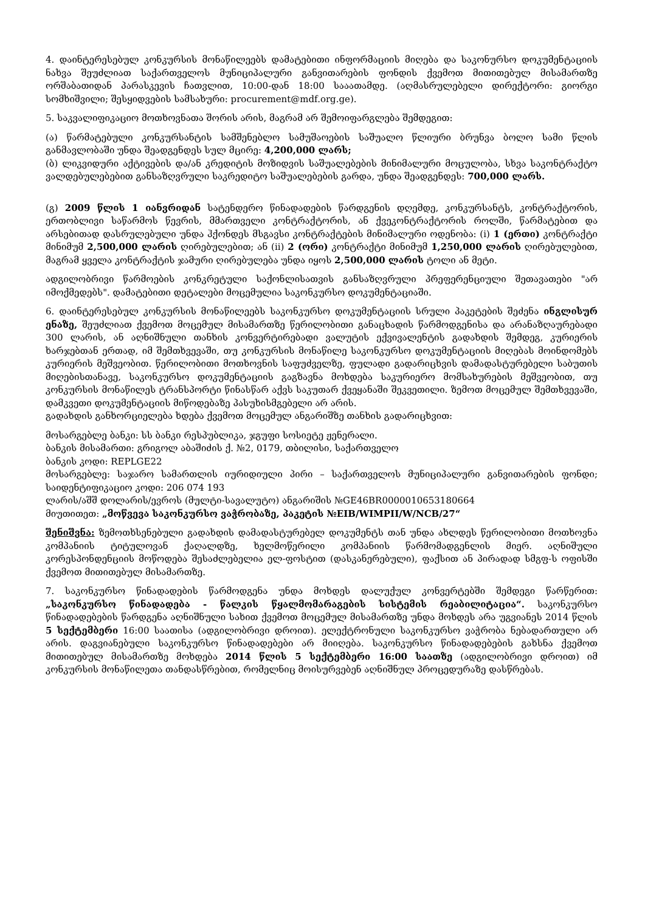4. დაინტერესებულ კონკურსის მონაწილეებს დამატებითი ინფორმაციის მიღება და საკონურსო დოკუმენტაციის ნახვა შეუძლიათ საქართველოს მუნიციპალური განვითარების ფონდის ქვემოთ მითითებულ მისამართზე ორშაბათიდან პარასკევის ჩათვლით, 10:00-დან 18:00 სააათამდე. (აღმასრულებელი დირექტორი: გიორგი სომხიშვილი; შესყიდვების სამსახური: procurement@mdf.org.ge).
5. საკვალიფიკაციო მოთხოვნათა შორის არის, მაგრამ არ შემოიფარგლება შემდეგით:
(ა) წარმატებული კონკურსანტის სამშენებლო სამუშაოების საშუალო წლიური ბრუნვა ბოლო სამი წლის განმავლობაში უნდა შეადგენდეს სულ მცირე: 4,200,000 ლარს;
(ბ) ლიკვიდური აქტივების და/ან კრედიტის მოზიდვის საშუალებების მინიმალური მოცულობა, სხვა საკონტრაქტო ვალდებულებებით განსაზღვრული საკრედიტო საშუალებების გარდა, უნდა შეადგენდეს: 700,000 ლარს.
(გ) 2009 წლის 1 იანვრიდან სატენდერო წინადადების წარდგენის დღემდე, კონკურსანტს, კონტრაქტორის, ერთობლივი საწარმოს წევრის, მმართველი კონტრაქტორის, ან ქვეკონტრაქტორის როლში, წარმატებით და არსებითად დასრულებული უნდა ჰქონდეს მსგავსი კონტრაქტების მინიმალური ოდენობა: (i) 1 (ერთი) კონტრაქტი მინიმუმ 2,500,000 ლარის ღირებულებით; ან (ii) 2 (ორი) კონტრაქტი მინიმუმ 1,250,000 ლარის ღირებულებით, მაგრამ ყველა კონტრაქტის ჯამური ღირებულება უნდა იყოს 2,500,000 ლარის ტოლი ან მეტი.
ადგილობრივი წარმოების კონკრეტული საქონლისათვის განსაზღვრული პრეფერენციული შეთავათები "არ იმოქმედებს". დამატებითი დეტალები მოცემულია საკონკურსო დოკუმენტაციაში.
6. დაინტერესებულ კონკურსის მონაწილეებს საკონკურსო დოკუმენტაციის სრული პაკეტების შეძენა ინგლისურ ენაზე, შეუძლიათ ქვემოთ მოცემულ მისამართზე წერილობითი განაცხადის წარმოდგენისა და არანაზღაურებადი 300 ლარის, ან აღნიშნული თანხის კონვერტირებადი ვალუტის ექვივალენტის გადახდის შემდეგ, კურიერის ხარჯებთან ერთად, იმ შემთხვევაში, თუ კონკურსის მონაწილე საკონკურსო დოკუმენტაციის მიღებას მოინდომებს კურიერის მეშვეობით. წერილობითი მოთხოვნის საფუძველზე, ფულადი გადარიცხვის დამადასტურებელი საბუთის მიღებისთანავე, საკონკურსო დოკუმენტაციის გაგზავნა მოხდება საკურიერო მომსახურების მეშვეობით, თუ კონკურსის მონაწილეს ტრანსპორტი წინასწარ აქვს საკუთარ ქვეყანაში შეკვეთილი. ზემოთ მოცემულ შემთხვევაში, დამკვეთი დოკუმენტაციის მიწოდებაზე პასუხისმგებელი არ არის.
გადახდის განხორციელება ხდება ქვემოთ მოცემულ ანგარიშზე თანხის გადარიცხვით:
მოსარგებლე ბანკი: სს ბანკი რესპუბლიკა, ჯგუფი სოსიეტე ჟენერალი.
ბანკის მისამართი: გრიგოლ აბაშიძის ქ. №2, 0179, თბილისი, საქართველო
ბანკის კოდი: REPLGE22
მოსარგებლე: საჯარო სამართლის იურიდიული პირი – საქართველოს მუნიციპალური განვითარების ფონდი; საიდენტიფიკაციო კოდი: 206 074 193
ლარის/აშშ დოლარის/ევროს (მულტი-სავალუტო) ანგარიშის №GE46BR0000010653180664
მიუთითეთ: „მოწვევა საკონკურსო ვაჭრობაზე, პაკეტის №EIB/WIMPII/W/NCB/27“
შენიშვნა: ზემოთხსენებული გადახდის დამადასტურებელ დოკუმენტს თან უნდა ახლდეს წერილობითი მოთხოვნა კომპანიის ტიტულოვან ქაღალდზე, ხელმოწერილი კომპანიის წარმომადგენლის მიერ. აღნიშული კორესპონდენციის მოწოდება შესაძლებელია ელ-ფოსტით (დასკანერებული), ფაქსით ან პირადად სმგფ-ს ოფისში ქვემოთ მითითებულ მისამართზე.
7. საკონკურსო წინადადების წარმოდგენა უნდა მოხდეს დალუქულ კონვერტებში შემდეგი წარწერით: „საკონკურსო წინადადება - წალკის წყალმომარაგების სისტემის რეაბილიტაცია“. საკონკურსო წინადადებების წარდგენა აღნიშნული სახით ქვემოთ მოცემულ მისამართზე უნდა მოხდეს არა უგვიანეს 2014 წლის 5 სექტემბერი 16:00 საათისა (ადგილობრივი დროით). ელექტრონული საკონკურსო ვაჭრობა ნებადართული არ არის. დაგვიანებული საკონკურსო წინადადებები არ მიიღება. საკონკურსო წინადადებების გახსნა ქვემოთ მითითებულ მისამართზე მოხდება 2014 წლის 5 სექტემბერი 16:00 საათზე (ადგილობრივი დროით) იმ კონკურსის მონაწილეთა თანდასწრებით, რომელნიც მოისურვებენ აღნიშნულ პროცედურაზე დასწრებას.